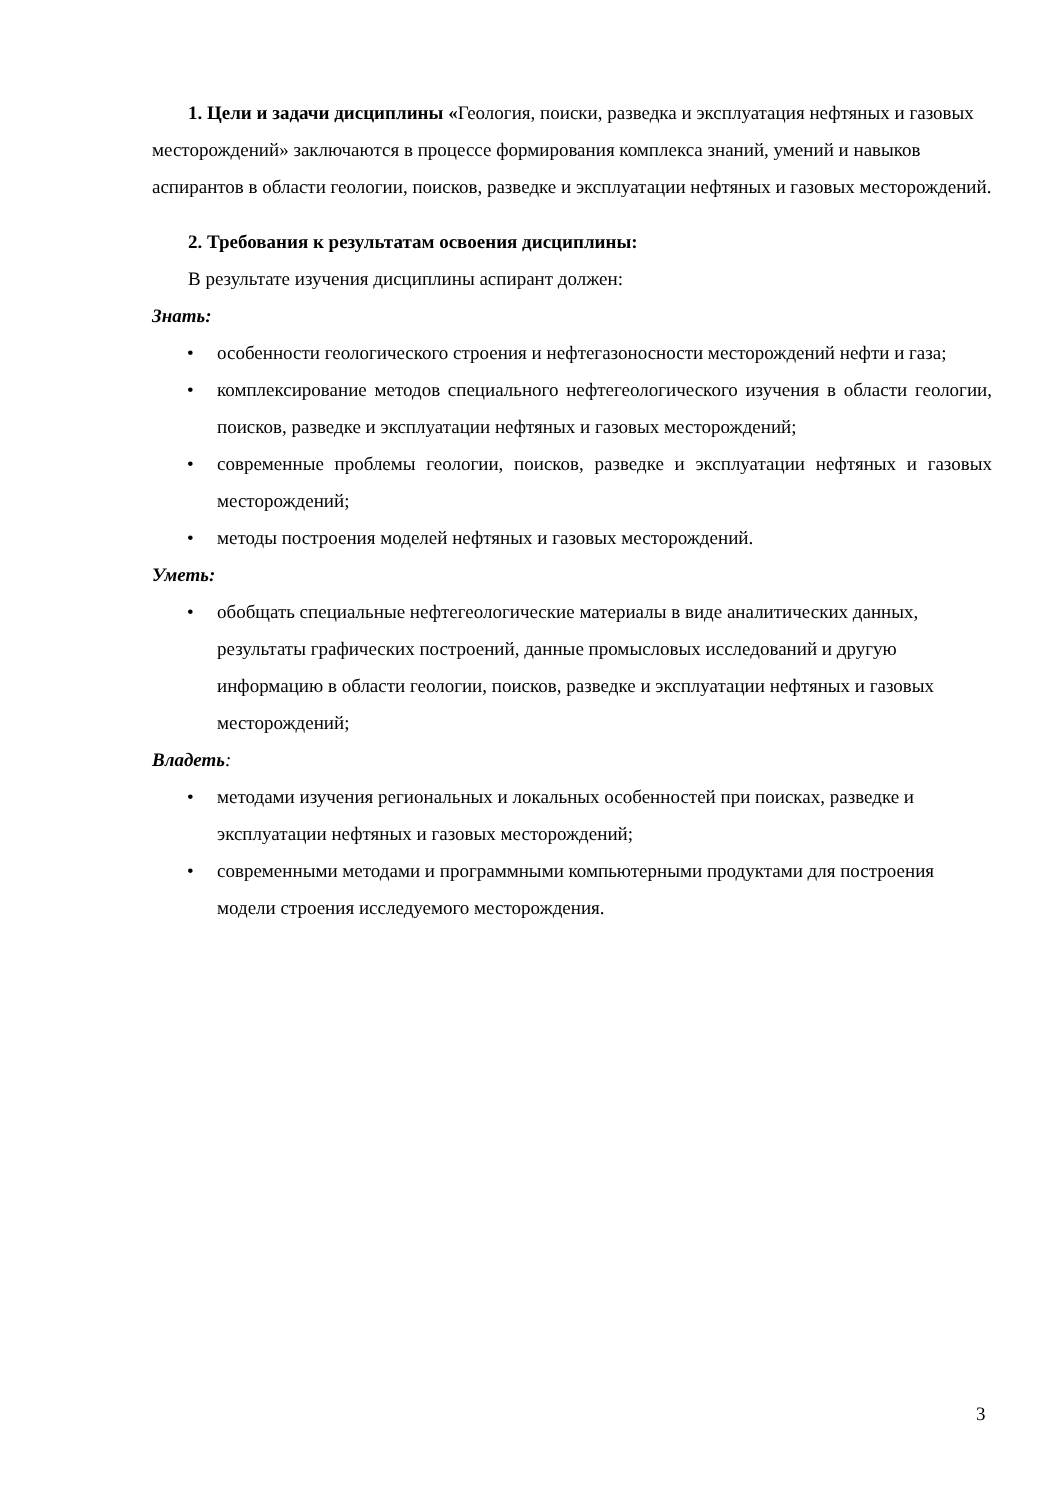1. Цели и задачи дисциплины «Геология, поиски, разведка и эксплуатация нефтяных и газовых месторождений» заключаются в процессе формирования комплекса знаний, умений и навыков аспирантов в области геологии, поисков, разведке и эксплуатации нефтяных и газовых месторождений.
2. Требования к результатам освоения дисциплины:
В результате изучения дисциплины аспирант должен:
Знать:
• особенности геологического строения и нефтегазоносности месторождений нефти и газа;
• комплексирование методов специального нефтегеологического изучения в области геологии, поисков, разведке и эксплуатации нефтяных и газовых месторождений;
• современные проблемы геологии, поисков, разведке и эксплуатации нефтяных и газовых месторождений;
• методы построения моделей нефтяных и газовых месторождений.
Уметь:
• обобщать специальные нефтегеологические материалы в виде аналитических данных, результаты графических построений, данные промысловых исследований и другую информацию в области геологии, поисков, разведке и эксплуатации нефтяных и газовых месторождений;
Владеть:
• методами изучения региональных и локальных особенностей при поисках, разведке и эксплуатации нефтяных и газовых месторождений;
• современными методами и программными компьютерными продуктами для построения модели строения исследуемого месторождения.
3